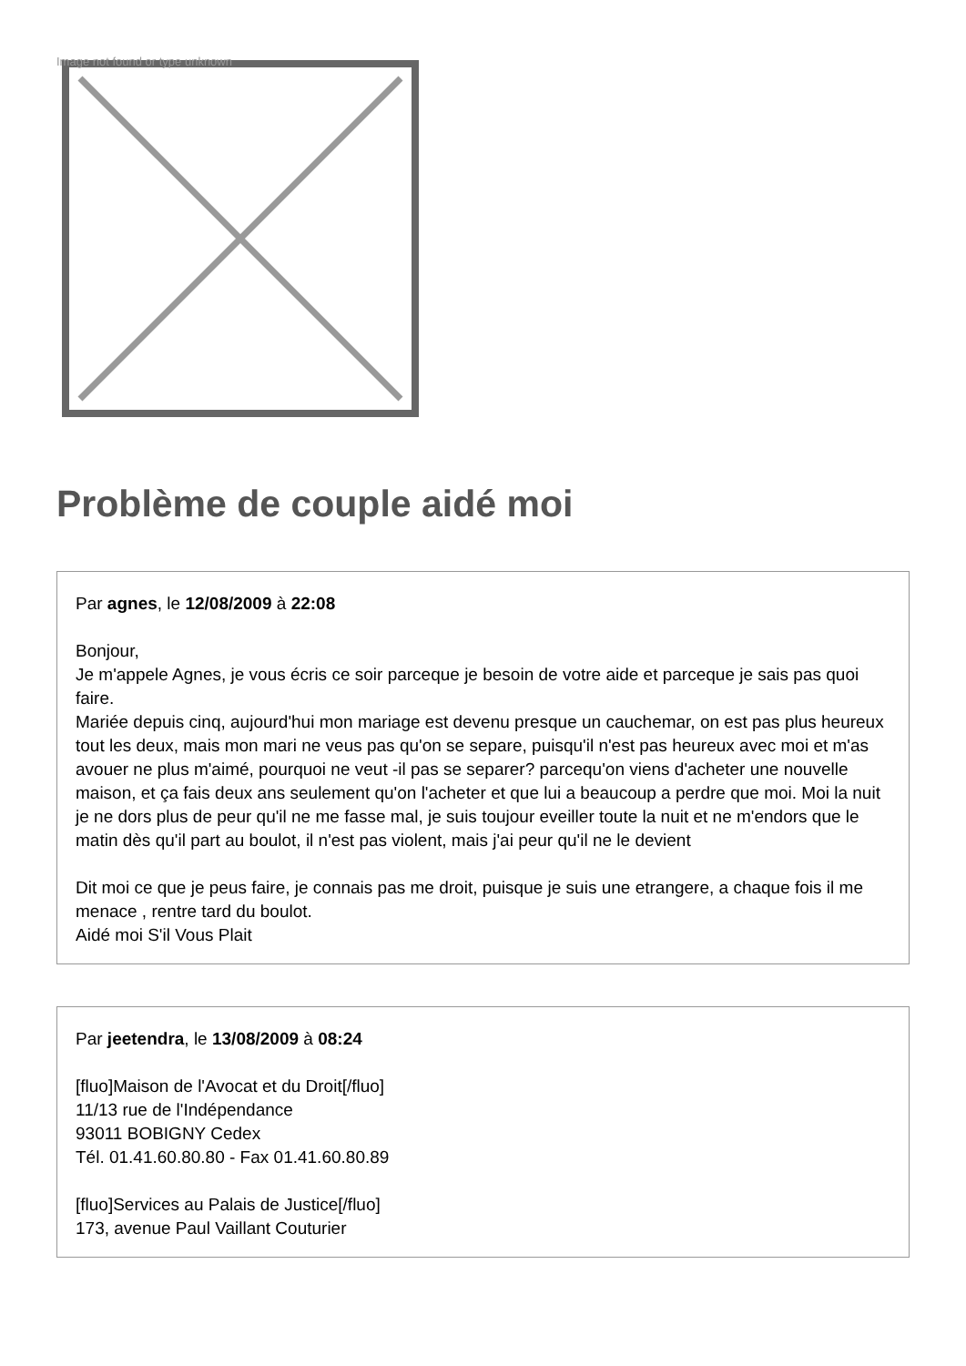Image not found or type unknown
Problème de couple aidé moi
Par agnes, le 12/08/2009 à 22:08
Bonjour,
Je m'appele Agnes, je vous écris ce soir parceque je besoin de votre aide et parceque je sais pas quoi faire.
Mariée depuis cinq, aujourd'hui mon mariage est devenu presque un cauchemar, on est pas plus heureux tout les deux, mais mon mari ne veus pas qu'on se separe, puisqu'il n'est pas heureux avec moi et m'as avouer ne plus m'aimé, pourquoi ne veut -il pas se separer? parcequ'on viens d'acheter une nouvelle maison, et ça fais deux ans seulement qu'on l'acheter et que lui a beaucoup a perdre que moi. Moi la nuit je ne dors plus de peur qu'il ne me fasse mal, je suis toujour eveiller toute la nuit et ne m'endors que le matin dès qu'il part au boulot, il n'est pas violent, mais j'ai peur qu'il ne le devient
Dit moi ce que je peus faire, je connais pas me droit, puisque je suis une etrangere, a chaque fois il me menace , rentre tard du boulot.
Aidé moi S'il Vous Plait
Par jeetendra, le 13/08/2009 à 08:24
[fluo]Maison de l'Avocat et du Droit[/fluo]
11/13 rue de l'Indépendance
93011 BOBIGNY Cedex
Tél. 01.41.60.80.80 - Fax 01.41.60.80.89
[fluo]Services au Palais de Justice[/fluo]
173, avenue Paul Vaillant Couturier